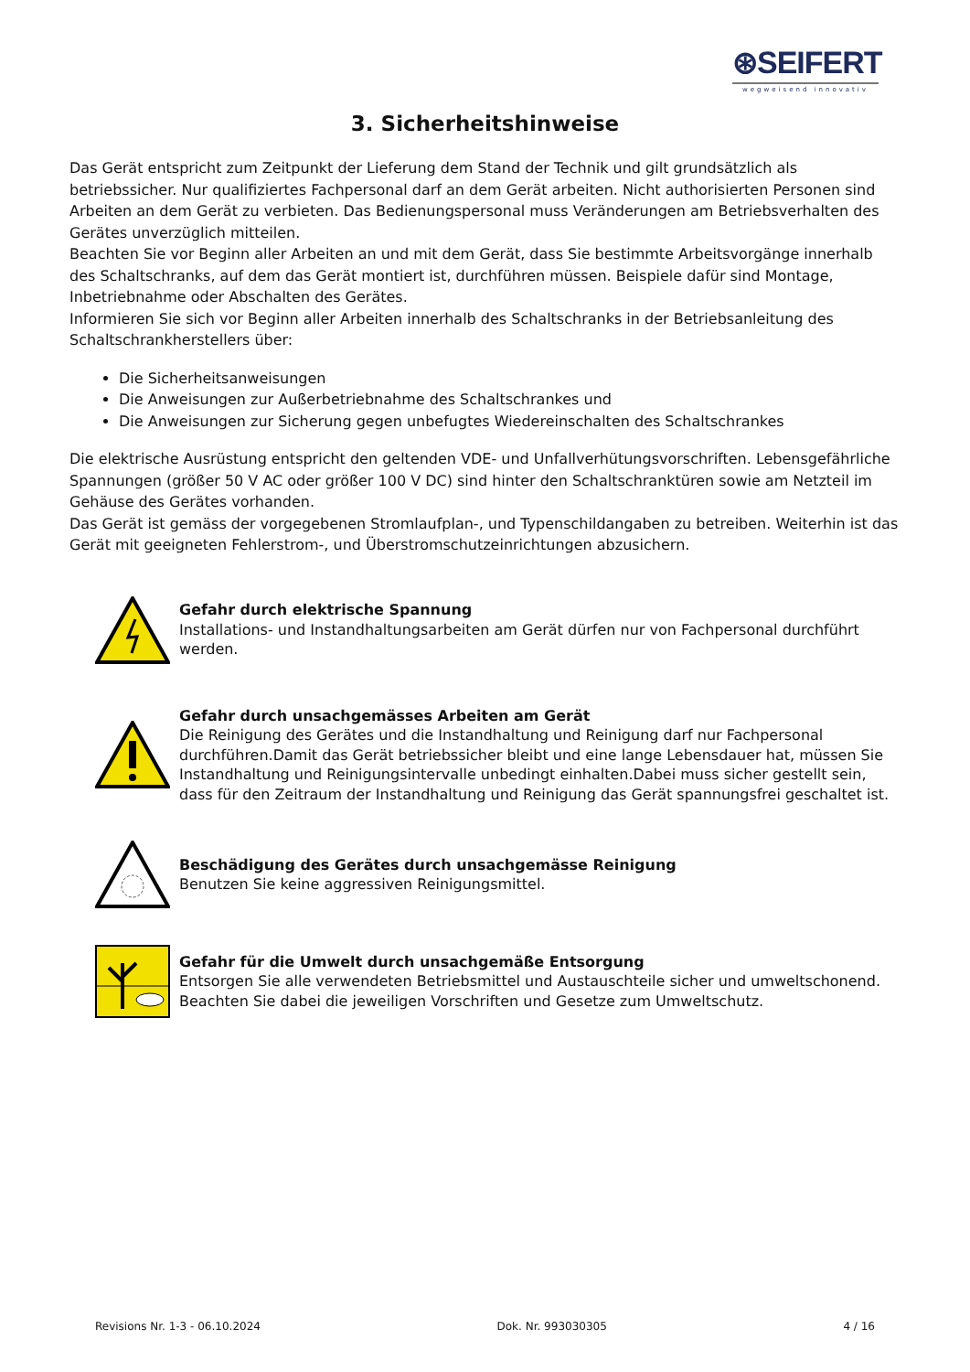⊛SEIFERT
wegweisend innovativ
3. Sicherheitshinweise
Das Gerät entspricht zum Zeitpunkt der Lieferung dem Stand der Technik und gilt grundsätzlich als betriebssicher. Nur qualifiziertes Fachpersonal darf an dem Gerät arbeiten. Nicht authorisierten Personen sind Arbeiten an dem Gerät zu verbieten. Das Bedienungspersonal muss Veränderungen am Betriebsverhalten des Gerätes unverzüglich mitteilen.
Beachten Sie vor Beginn aller Arbeiten an und mit dem Gerät, dass Sie bestimmte Arbeitsvorgänge innerhalb des Schaltschranks, auf dem das Gerät montiert ist, durchführen müssen. Beispiele dafür sind Montage, Inbetriebnahme oder Abschalten des Gerätes.
Informieren Sie sich vor Beginn aller Arbeiten innerhalb des Schaltschranks in der Betriebsanleitung des Schaltschrankherstellers über:
Die Sicherheitsanweisungen
Die Anweisungen zur Außerbetriebnahme des Schaltschrankes und
Die Anweisungen zur Sicherung gegen unbefugtes Wiedereinschalten des Schaltschrankes
Die elektrische Ausrüstung entspricht den geltenden VDE- und Unfallverhütungsvorschriften. Lebensgefährliche Spannungen (größer 50 V AC oder größer 100 V DC) sind hinter den Schaltschranktüren sowie am Netzteil im Gehäuse des Gerätes vorhanden.
Das Gerät ist gemäss der vorgegebenen Stromlaufplan-, und Typenschildangaben zu betreiben. Weiterhin ist das Gerät mit geeigneten Fehlerstrom-, und Überstromschutzeinrichtungen abzusichern.
Gefahr durch elektrische Spannung
Installations- und Instandhaltungsarbeiten am Gerät dürfen nur von Fachpersonal durchführt werden.
Gefahr durch unsachgemässes Arbeiten am Gerät
Die Reinigung des Gerätes und die Instandhaltung und Reinigung darf nur Fachpersonal durchführen.Damit das Gerät betriebssicher bleibt und eine lange Lebensdauer hat, müssen Sie Instandhaltung und Reinigungsintervalle unbedingt einhalten.Dabei muss sicher gestellt sein, dass für den Zeitraum der Instandhaltung und Reinigung das Gerät spannungsfrei geschaltet ist.
Beschädigung des Gerätes durch unsachgemässe Reinigung
Benutzen Sie keine aggressiven Reinigungsmittel.
Gefahr für die Umwelt durch unsachgemäße Entsorgung
Entsorgen Sie alle verwendeten Betriebsmittel und Austauschteile sicher und umweltschonend. Beachten Sie dabei die jeweiligen Vorschriften und Gesetze zum Umweltschutz.
Revisions Nr. 1-3 - 06.10.2024 Dok. Nr. 993030305 4 / 16